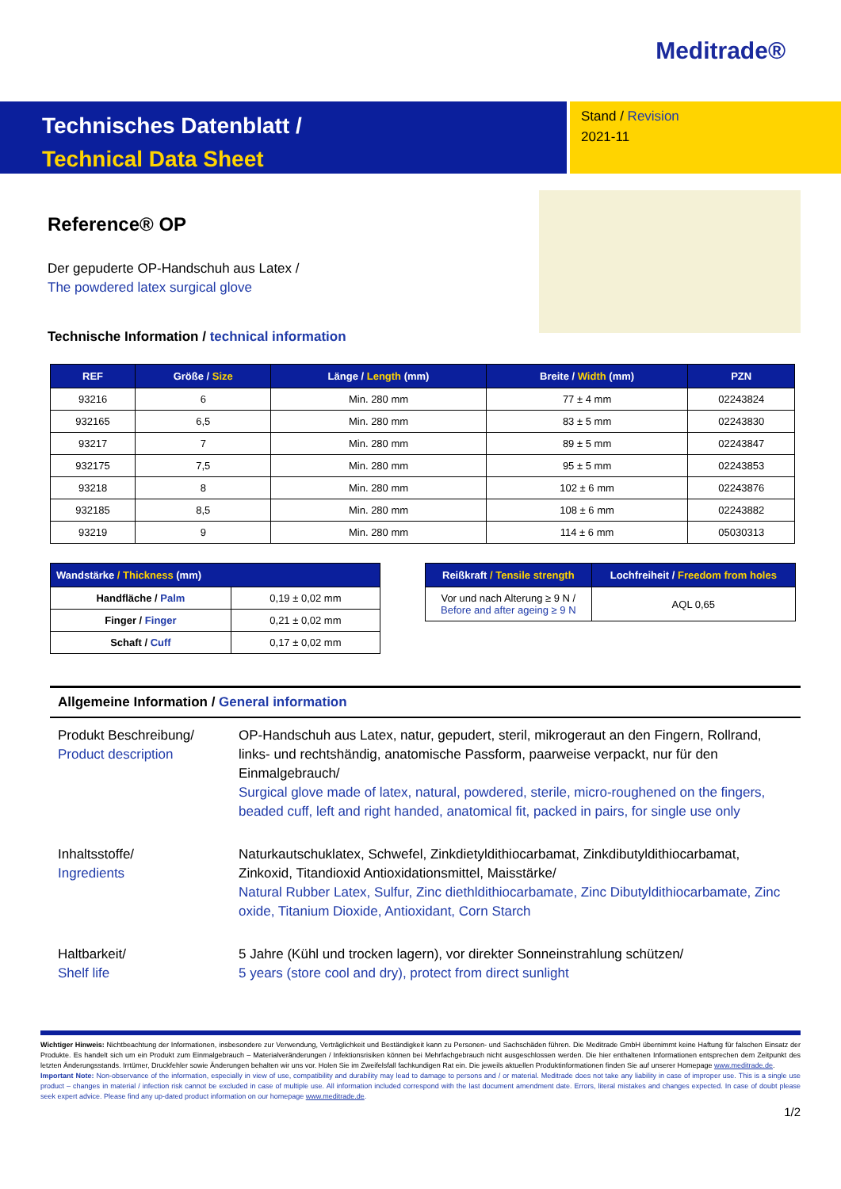Meditrade®
Technisches Datenblatt /
Technical Data Sheet
Stand / Revision
2021-11
Reference® OP
Der gepuderte OP-Handschuh aus Latex /
The powdered latex surgical glove
Technische Information / technical information
| REF | Größe / Size | Länge / Length (mm) | Breite / Width (mm) | PZN |
| --- | --- | --- | --- | --- |
| 93216 | 6 | Min. 280 mm | 77 ± 4 mm | 02243824 |
| 932165 | 6,5 | Min. 280 mm | 83 ± 5 mm | 02243830 |
| 93217 | 7 | Min. 280 mm | 89 ± 5 mm | 02243847 |
| 932175 | 7,5 | Min. 280 mm | 95 ± 5 mm | 02243853 |
| 93218 | 8 | Min. 280 mm | 102 ± 6 mm | 02243876 |
| 932185 | 8,5 | Min. 280 mm | 108 ± 6 mm | 02243882 |
| 93219 | 9 | Min. 280 mm | 114 ± 6 mm | 05030313 |
| Wandstärke / Thickness (mm) | |
| --- | --- |
| Handfläche / Palm | 0,19 ± 0,02 mm |
| Finger / Finger | 0,21 ± 0,02 mm |
| Schaft / Cuff | 0,17 ± 0,02 mm |
| Reißkraft / Tensile strength | Lochfreiheit / Freedom from holes |
| --- | --- |
| Vor und nach Alterung ≥ 9 N / Before and after ageing ≥ 9 N | AQL 0,65 |
Allgemeine Information / General information
Produkt Beschreibung/
Product description
OP-Handschuh aus Latex, natur, gepudert, steril, mikrogeraut an den Fingern, Rollrand, links- und rechtshändig, anatomische Passform, paarweise verpackt, nur für den Einmalgebrauch/
Surgical glove made of latex, natural, powdered, sterile, micro-roughened on the fingers, beaded cuff, left and right handed, anatomical fit, packed in pairs, for single use only
Inhaltsstoffe/
Ingredients
Naturkautschuklatex, Schwefel, Zinkdietyldithiocarbamat, Zinkdibutyldithiocarbamat, Zinkoxid, Titandioxid Antioxidationsmittel, Maisstärke/
Natural Rubber Latex, Sulfur, Zinc diethldithiocarbamate, Zinc Dibutyldithiocarbamate, Zinc oxide, Titanium Dioxide, Antioxidant, Corn Starch
Haltbarkeit/
Shelf life
5 Jahre (Kühl und trocken lagern), vor direkter Sonneinstrahlung schützen/
5 years (store cool and dry), protect from direct sunlight
Wichtiger Hinweis: Nichtbeachtung der Informationen, insbesondere zur Verwendung, Verträglichkeit und Beständigkeit kann zu Personen- und Sachschäden führen. Die Meditrade GmbH übernimmt keine Haftung für falschen Einsatz der Produkte. Es handelt sich um ein Produkt zum Einmalgebrauch – Materialveränderungen / Infektionsrisiken können bei Mehrfachgebrauch nicht ausgeschlossen werden. Die hier enthaltenen Informationen entsprechen dem Zeitpunkt des letzten Änderungsstands. Irrtümer, Druckfehler sowie Änderungen behalten wir uns vor. Holen Sie im Zweifelsfall fachkundigen Rat ein. Die jeweils aktuellen Produktinformationen finden Sie auf unserer Homepage www.meditrade.de.
Important Note: Non-observance of the information, especially in view of use, compatibility and durability may lead to damage to persons and / or material. Meditrade does not take any liability in case of improper use. This is a single use product – changes in material / infection risk cannot be excluded in case of multiple use. All information included correspond with the last document amendment date. Errors, literal mistakes and changes expected. In case of doubt please seek expert advice. Please find any up-dated product information on our homepage www.meditrade.de.
1/2